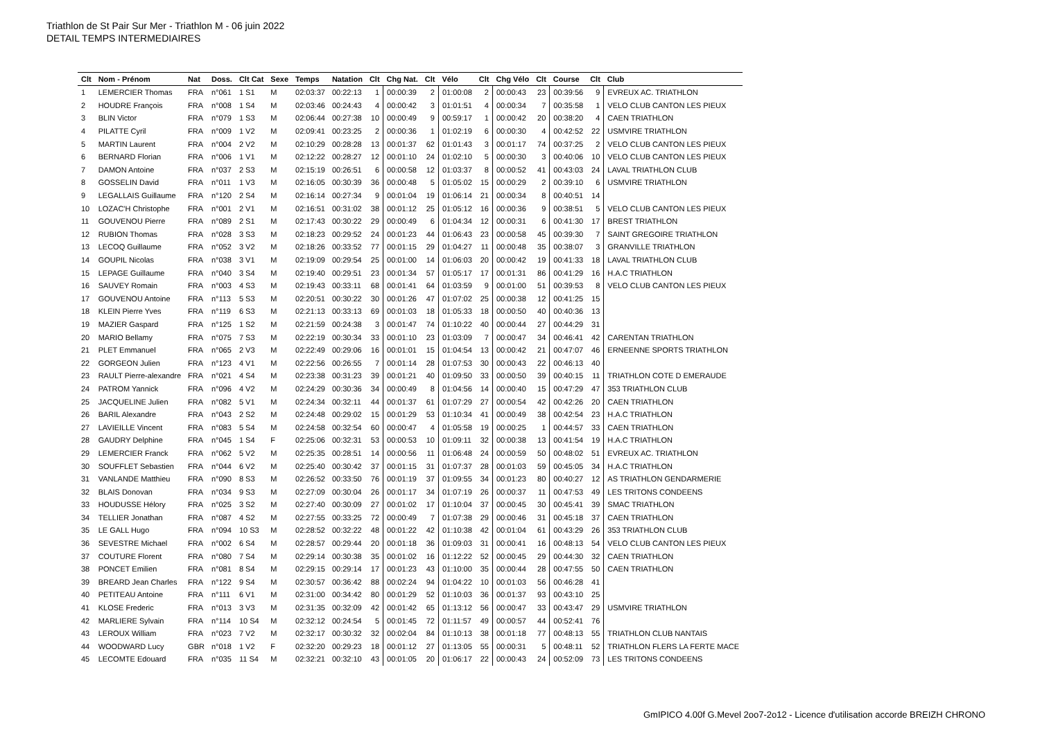Triathlon de St Pair Sur Mer - Triathlon M - 06 juin 2022
DETAIL TEMPS INTERMEDIAIRES
| Clt | Nom - Prénom | Nat | Doss. | Clt Cat | Sexe | Temps | Natation | Clt | Chg Nat. | Clt | Vélo | Clt | Chg Vélo | Clt | Course | Clt | Club |
| --- | --- | --- | --- | --- | --- | --- | --- | --- | --- | --- | --- | --- | --- | --- | --- | --- | --- |
| 1 | LEMERCIER Thomas | FRA | n°061 | 1 S1 | M | 02:03:37 | 00:22:13 | 1 | 00:00:39 | 2 | 01:00:08 | 2 | 00:00:43 | 23 | 00:39:56 | 9 | EVREUX AC. TRIATHLON |
| 2 | HOUDRE François | FRA | n°008 | 1 S4 | M | 02:03:46 | 00:24:43 | 4 | 00:00:42 | 3 | 01:01:51 | 4 | 00:00:34 | 7 | 00:35:58 | 1 | VELO CLUB CANTON LES PIEUX |
| 3 | BLIN Victor | FRA | n°079 | 1 S3 | M | 02:06:44 | 00:27:38 | 10 | 00:00:49 | 9 | 00:59:17 | 1 | 00:00:42 | 20 | 00:38:20 | 4 | CAEN TRIATHLON |
| 4 | PILATTE Cyril | FRA | n°009 | 1 V2 | M | 02:09:41 | 00:23:25 | 2 | 00:00:36 | 1 | 01:02:19 | 6 | 00:00:30 | 4 | 00:42:52 | 22 | USMVIRE TRIATHLON |
| 5 | MARTIN Laurent | FRA | n°004 | 2 V2 | M | 02:10:29 | 00:28:28 | 13 | 00:01:37 | 62 | 01:01:43 | 3 | 00:01:17 | 74 | 00:37:25 | 2 | VELO CLUB CANTON LES PIEUX |
| 6 | BERNARD Florian | FRA | n°006 | 1 V1 | M | 02:12:22 | 00:28:27 | 12 | 00:01:10 | 24 | 01:02:10 | 5 | 00:00:30 | 3 | 00:40:06 | 10 | VELO CLUB CANTON LES PIEUX |
| 7 | DAMON Antoine | FRA | n°037 | 2 S3 | M | 02:15:19 | 00:26:51 | 6 | 00:00:58 | 12 | 01:03:37 | 8 | 00:00:52 | 41 | 00:43:03 | 24 | LAVAL TRIATHLON CLUB |
| 8 | GOSSELIN David | FRA | n°011 | 1 V3 | M | 02:16:05 | 00:30:39 | 36 | 00:00:48 | 5 | 01:05:02 | 15 | 00:00:29 | 2 | 00:39:10 | 6 | USMVIRE TRIATHLON |
| 9 | LEGALLAIS Guillaume | FRA | n°120 | 2 S4 | M | 02:16:14 | 00:27:34 | 9 | 00:01:04 | 19 | 01:06:14 | 21 | 00:00:34 | 8 | 00:40:51 | 14 | |
| 10 | LOZAC'H Christophe | FRA | n°001 | 2 V1 | M | 02:16:51 | 00:31:02 | 38 | 00:01:12 | 25 | 01:05:12 | 16 | 00:00:36 | 9 | 00:38:51 | 5 | VELO CLUB CANTON LES PIEUX |
| 11 | GOUVENOU Pierre | FRA | n°089 | 2 S1 | M | 02:17:43 | 00:30:22 | 29 | 00:00:49 | 6 | 01:04:34 | 12 | 00:00:31 | 6 | 00:41:30 | 17 | BREST TRIATHLON |
| 12 | RUBION Thomas | FRA | n°028 | 3 S3 | M | 02:18:23 | 00:29:52 | 24 | 00:01:23 | 44 | 01:06:43 | 23 | 00:00:58 | 45 | 00:39:30 | 7 | SAINT GREGOIRE TRIATHLON |
| 13 | LECOQ Guillaume | FRA | n°052 | 3 V2 | M | 02:18:26 | 00:33:52 | 77 | 00:01:15 | 29 | 01:04:27 | 11 | 00:00:48 | 35 | 00:38:07 | 3 | GRANVILLE TRIATHLON |
| 14 | GOUPIL Nicolas | FRA | n°038 | 3 V1 | M | 02:19:09 | 00:29:54 | 25 | 00:01:00 | 14 | 01:06:03 | 20 | 00:00:42 | 19 | 00:41:33 | 18 | LAVAL TRIATHLON CLUB |
| 15 | LEPAGE Guillaume | FRA | n°040 | 3 S4 | M | 02:19:40 | 00:29:51 | 23 | 00:01:34 | 57 | 01:05:17 | 17 | 00:01:31 | 86 | 00:41:29 | 16 | H.A.C TRIATHLON |
| 16 | SAUVEY Romain | FRA | n°003 | 4 S3 | M | 02:19:43 | 00:33:11 | 68 | 00:01:41 | 64 | 01:03:59 | 9 | 00:01:00 | 51 | 00:39:53 | 8 | VELO CLUB CANTON LES PIEUX |
| 17 | GOUVENOU Antoine | FRA | n°113 | 5 S3 | M | 02:20:51 | 00:30:22 | 30 | 00:01:26 | 47 | 01:07:02 | 25 | 00:00:38 | 12 | 00:41:25 | 15 | |
| 18 | KLEIN Pierre Yves | FRA | n°119 | 6 S3 | M | 02:21:13 | 00:33:13 | 69 | 00:01:03 | 18 | 01:05:33 | 18 | 00:00:50 | 40 | 00:40:36 | 13 | |
| 19 | MAZIER Gaspard | FRA | n°125 | 1 S2 | M | 02:21:59 | 00:24:38 | 3 | 00:01:47 | 74 | 01:10:22 | 40 | 00:00:44 | 27 | 00:44:29 | 31 | |
| 20 | MARIO Bellamy | FRA | n°075 | 7 S3 | M | 02:22:19 | 00:30:34 | 33 | 00:01:10 | 23 | 01:03:09 | 7 | 00:00:47 | 34 | 00:46:41 | 42 | CARENTAN TRIATHLON |
| 21 | PLET Emmanuel | FRA | n°065 | 2 V3 | M | 02:22:49 | 00:29:06 | 16 | 00:01:01 | 15 | 01:04:54 | 13 | 00:00:42 | 21 | 00:47:07 | 46 | ERNEENNE SPORTS TRIATHLON |
| 22 | GORGEON Julien | FRA | n°123 | 4 V1 | M | 02:22:56 | 00:26:55 | 7 | 00:01:14 | 28 | 01:07:53 | 30 | 00:00:43 | 22 | 00:46:13 | 40 | |
| 23 | RAULT Pierre-alexandre | FRA | n°021 | 4 S4 | M | 02:23:38 | 00:31:23 | 39 | 00:01:21 | 40 | 01:09:50 | 33 | 00:00:50 | 39 | 00:40:15 | 11 | TRIATHLON COTE D EMERAUDE |
| 24 | PATROM Yannick | FRA | n°096 | 4 V2 | M | 02:24:29 | 00:30:36 | 34 | 00:00:49 | 8 | 01:04:56 | 14 | 00:00:40 | 15 | 00:47:29 | 47 | 353 TRIATHLON CLUB |
| 25 | JACQUELINE Julien | FRA | n°082 | 5 V1 | M | 02:24:34 | 00:32:11 | 44 | 00:01:37 | 61 | 01:07:29 | 27 | 00:00:54 | 42 | 00:42:26 | 20 | CAEN TRIATHLON |
| 26 | BARIL Alexandre | FRA | n°043 | 2 S2 | M | 02:24:48 | 00:29:02 | 15 | 00:01:29 | 53 | 01:10:34 | 41 | 00:00:49 | 38 | 00:42:54 | 23 | H.A.C TRIATHLON |
| 27 | LAVIEILLE Vincent | FRA | n°083 | 5 S4 | M | 02:24:58 | 00:32:54 | 60 | 00:00:47 | 4 | 01:05:58 | 19 | 00:00:25 | 1 | 00:44:57 | 33 | CAEN TRIATHLON |
| 28 | GAUDRY Delphine | FRA | n°045 | 1 S4 | F | 02:25:06 | 00:32:31 | 53 | 00:00:53 | 10 | 01:09:11 | 32 | 00:00:38 | 13 | 00:41:54 | 19 | H.A.C TRIATHLON |
| 29 | LEMERCIER Franck | FRA | n°062 | 5 V2 | M | 02:25:35 | 00:28:51 | 14 | 00:00:56 | 11 | 01:06:48 | 24 | 00:00:59 | 50 | 00:48:02 | 51 | EVREUX AC. TRIATHLON |
| 30 | SOUFFLET Sebastien | FRA | n°044 | 6 V2 | M | 02:25:40 | 00:30:42 | 37 | 00:01:15 | 31 | 01:07:37 | 28 | 00:01:03 | 59 | 00:45:05 | 34 | H.A.C TRIATHLON |
| 31 | VANLANDE Matthieu | FRA | n°090 | 8 S3 | M | 02:26:52 | 00:33:50 | 76 | 00:01:19 | 37 | 01:09:55 | 34 | 00:01:23 | 80 | 00:40:27 | 12 | AS TRIATHLON GENDARMERIE |
| 32 | BLAIS Donovan | FRA | n°034 | 9 S3 | M | 02:27:09 | 00:30:04 | 26 | 00:01:17 | 34 | 01:07:19 | 26 | 00:00:37 | 11 | 00:47:53 | 49 | LES TRITONS CONDEENS |
| 33 | HOUDUSSE Hélory | FRA | n°025 | 3 S2 | M | 02:27:40 | 00:30:09 | 27 | 00:01:02 | 17 | 01:10:04 | 37 | 00:00:45 | 30 | 00:45:41 | 39 | SMAC TRIATHLON |
| 34 | TELLIER Jonathan | FRA | n°087 | 4 S2 | M | 02:27:55 | 00:33:25 | 72 | 00:00:49 | 7 | 01:07:38 | 29 | 00:00:46 | 31 | 00:45:18 | 37 | CAEN TRIATHLON |
| 35 | LE GALL Hugo | FRA | n°094 | 10 S3 | M | 02:28:52 | 00:32:22 | 48 | 00:01:22 | 42 | 01:10:38 | 42 | 00:01:04 | 61 | 00:43:29 | 26 | 353 TRIATHLON CLUB |
| 36 | SEVESTRE Michael | FRA | n°002 | 6 S4 | M | 02:28:57 | 00:29:44 | 20 | 00:01:18 | 36 | 01:09:03 | 31 | 00:00:41 | 16 | 00:48:13 | 54 | VELO CLUB CANTON LES PIEUX |
| 37 | COUTURE Florent | FRA | n°080 | 7 S4 | M | 02:29:14 | 00:30:38 | 35 | 00:01:02 | 16 | 01:12:22 | 52 | 00:00:45 | 29 | 00:44:30 | 32 | CAEN TRIATHLON |
| 38 | PONCET Emilien | FRA | n°081 | 8 S4 | M | 02:29:15 | 00:29:14 | 17 | 00:01:23 | 43 | 01:10:00 | 35 | 00:00:44 | 28 | 00:47:55 | 50 | CAEN TRIATHLON |
| 39 | BREARD Jean Charles | FRA | n°122 | 9 S4 | M | 02:30:57 | 00:36:42 | 88 | 00:02:24 | 94 | 01:04:22 | 10 | 00:01:03 | 56 | 00:46:28 | 41 | |
| 40 | PETITEAU Antoine | FRA | n°111 | 6 V1 | M | 02:31:00 | 00:34:42 | 80 | 00:01:29 | 52 | 01:10:03 | 36 | 00:01:37 | 93 | 00:43:10 | 25 | |
| 41 | KLOSE Frederic | FRA | n°013 | 3 V3 | M | 02:31:35 | 00:32:09 | 42 | 00:01:42 | 65 | 01:13:12 | 56 | 00:00:47 | 33 | 00:43:47 | 29 | USMVIRE TRIATHLON |
| 42 | MARLIERE Sylvain | FRA | n°114 | 10 S4 | M | 02:32:12 | 00:24:54 | 5 | 00:01:45 | 72 | 01:11:57 | 49 | 00:00:57 | 44 | 00:52:41 | 76 | |
| 43 | LEROUX William | FRA | n°023 | 7 V2 | M | 02:32:17 | 00:30:32 | 32 | 00:02:04 | 84 | 01:10:13 | 38 | 00:01:18 | 77 | 00:48:13 | 55 | TRIATHLON CLUB NANTAIS |
| 44 | WOODWARD Lucy | GBR | n°018 | 1 V2 | F | 02:32:20 | 00:29:23 | 18 | 00:01:12 | 27 | 01:13:05 | 55 | 00:00:31 | 5 | 00:48:11 | 52 | TRIATHLON FLERS LA FERTE MACE |
| 45 | LECOMTE Edouard | FRA | n°035 | 11 S4 | M | 02:32:21 | 00:32:10 | 43 | 00:01:05 | 20 | 01:06:17 | 22 | 00:00:43 | 24 | 00:52:09 | 73 | LES TRITONS CONDEENS |
GmIPICO 4.00f G.Mevel 2oo7-2o12 - Licence d'utilisation accorde BREIZH CHRONO